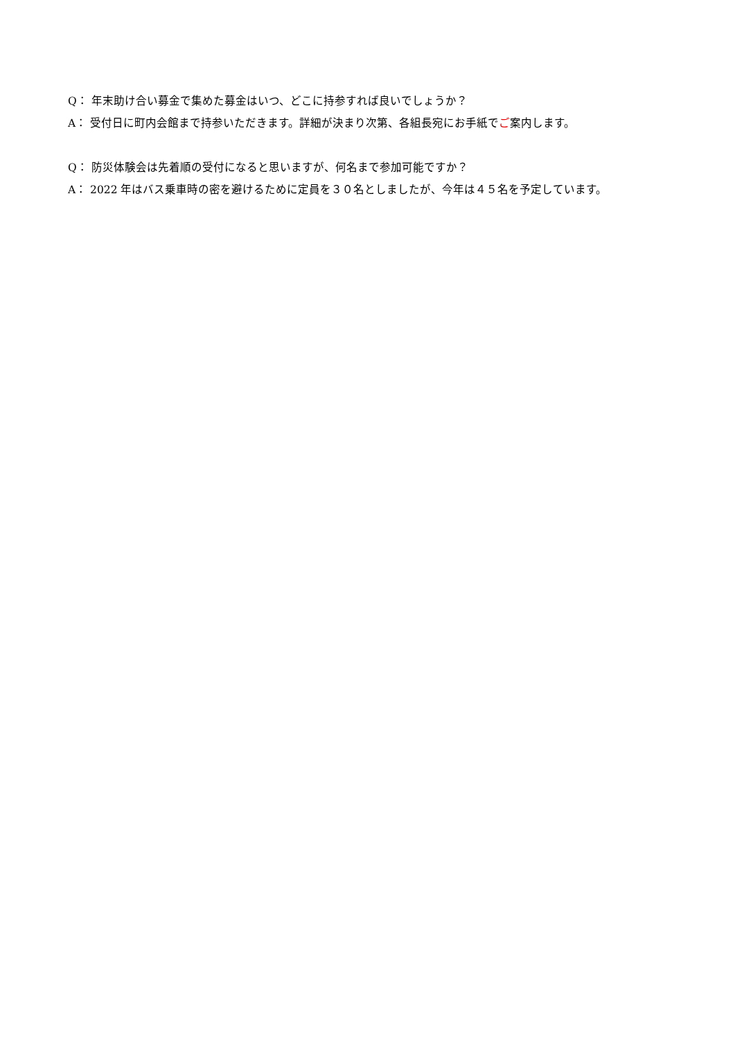Q： 年末助け合い募金で集めた募金はいつ、どこに持参すれば良いでしょうか？
A： 受付日に町内会館まで持参いただきます。詳細が決まり次第、各組長宛にお手紙でご案内します。
Q： 防災体験会は先着順の受付になると思いますが、何名まで参加可能ですか？
A： 2022 年はバス乗車時の密を避けるために定員を３０名としましたが、今年は４５名を予定しています。